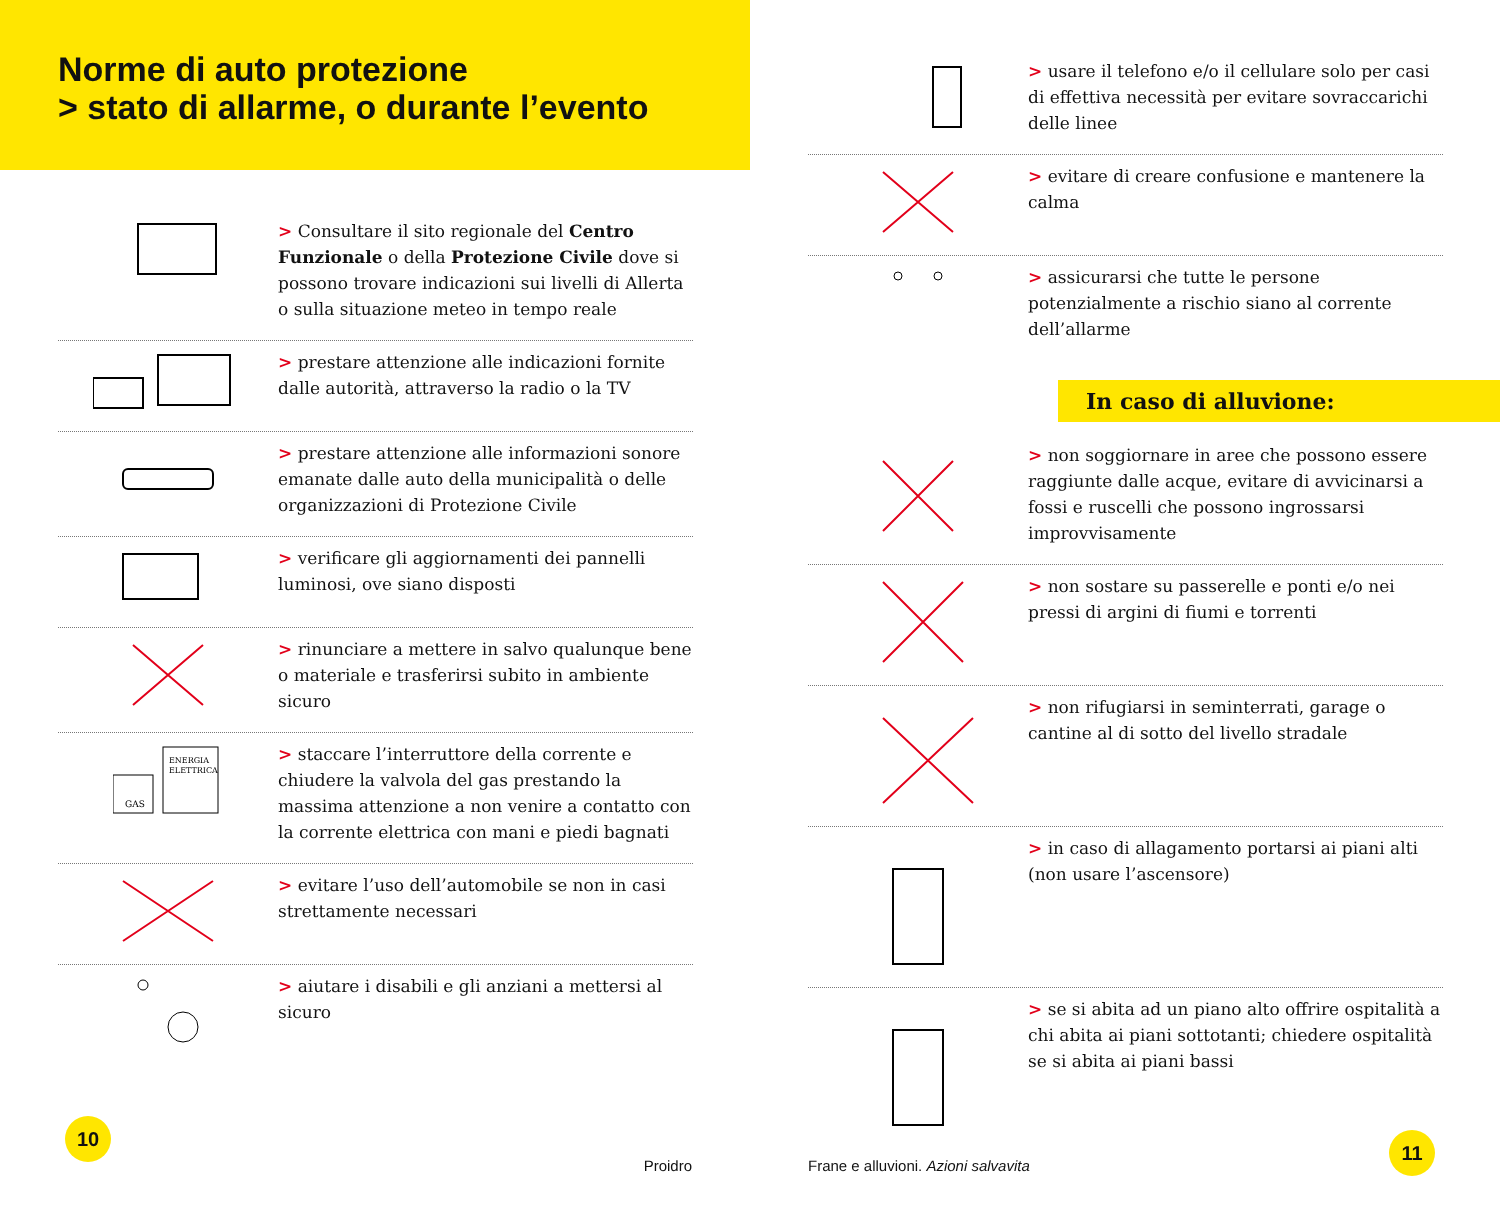Norme di auto protezione
> stato di allarme, o durante l’evento
> Consultare il sito regionale del Centro Funzionale o della Protezione Civile dove si possono trovare indicazioni sui livelli di Allerta o sulla situazione meteo in tempo reale
> prestare attenzione alle indicazioni fornite dalle autorità, attraverso la radio o la TV
> prestare attenzione alle informazioni sonore emanate dalle auto della municipalità o delle organizzazioni di Protezione Civile
> verificare gli aggiornamenti dei pannelli luminosi, ove siano disposti
> rinunciare a mettere in salvo qualunque bene o materiale e trasferirsi subito in ambiente sicuro
GAS
ENERGIA
ELETTRICA
> staccare l’interruttore della corrente e chiudere la valvola del gas prestando la massima attenzione a non venire a contatto con la corrente elettrica con mani e piedi bagnati
> evitare l’uso dell’automobile se non in casi strettamente necessari
> aiutare i disabili e gli anziani a mettersi al sicuro
10
Proidro
> usare il telefono e/o il cellulare solo per casi di effettiva necessità per evitare sovraccarichi delle linee
> evitare di creare confusione e mantenere la calma
> assicurarsi che tutte le persone potenzialmente a rischio siano al corrente dell’allarme
In caso di alluvione:
> non soggiornare in aree che possono essere raggiunte dalle acque, evitare di avvicinarsi a fossi e ruscelli che possono ingrossarsi improvvisamente
> non sostare su passerelle e ponti e/o nei pressi di argini di fiumi e torrenti
> non rifugiarsi in seminterrati, garage o cantine al di sotto del livello stradale
> in caso di allagamento portarsi ai piani alti (non usare l’ascensore)
> se si abita ad un piano alto offrire ospitalità a chi abita ai piani sottotanti; chiedere ospitalità se si abita ai piani bassi
Frane e alluvioni. Azioni salvavita
11